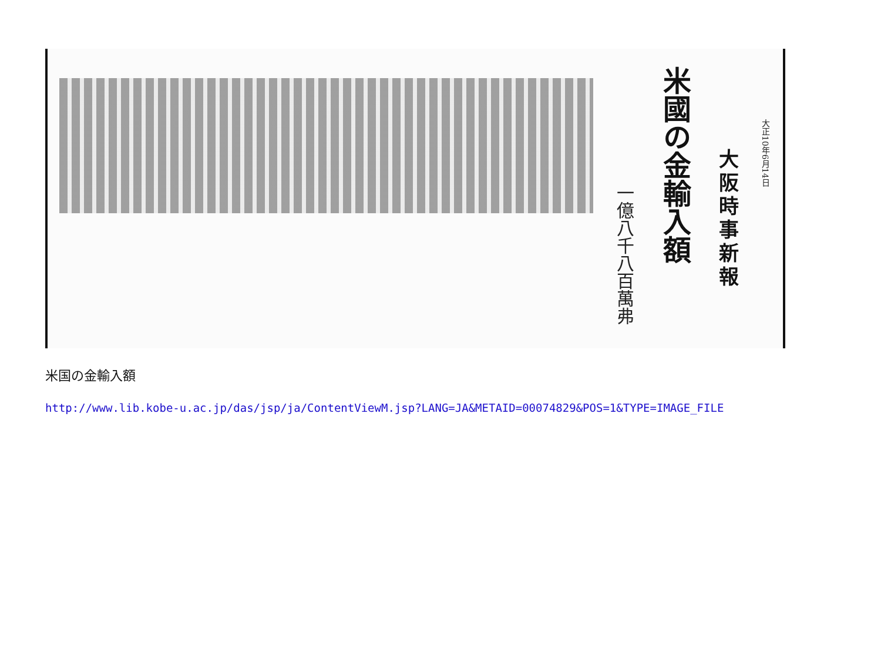大正10年6月14日
大阪時事新報
米國の金輸入額
一億八千八百萬弗
米国の金輸入額
http://www.lib.kobe-u.ac.jp/das/jsp/ja/ContentViewM.jsp?LANG=JA&METAID=00074829&POS=1&TYPE=IMAGE_FILE